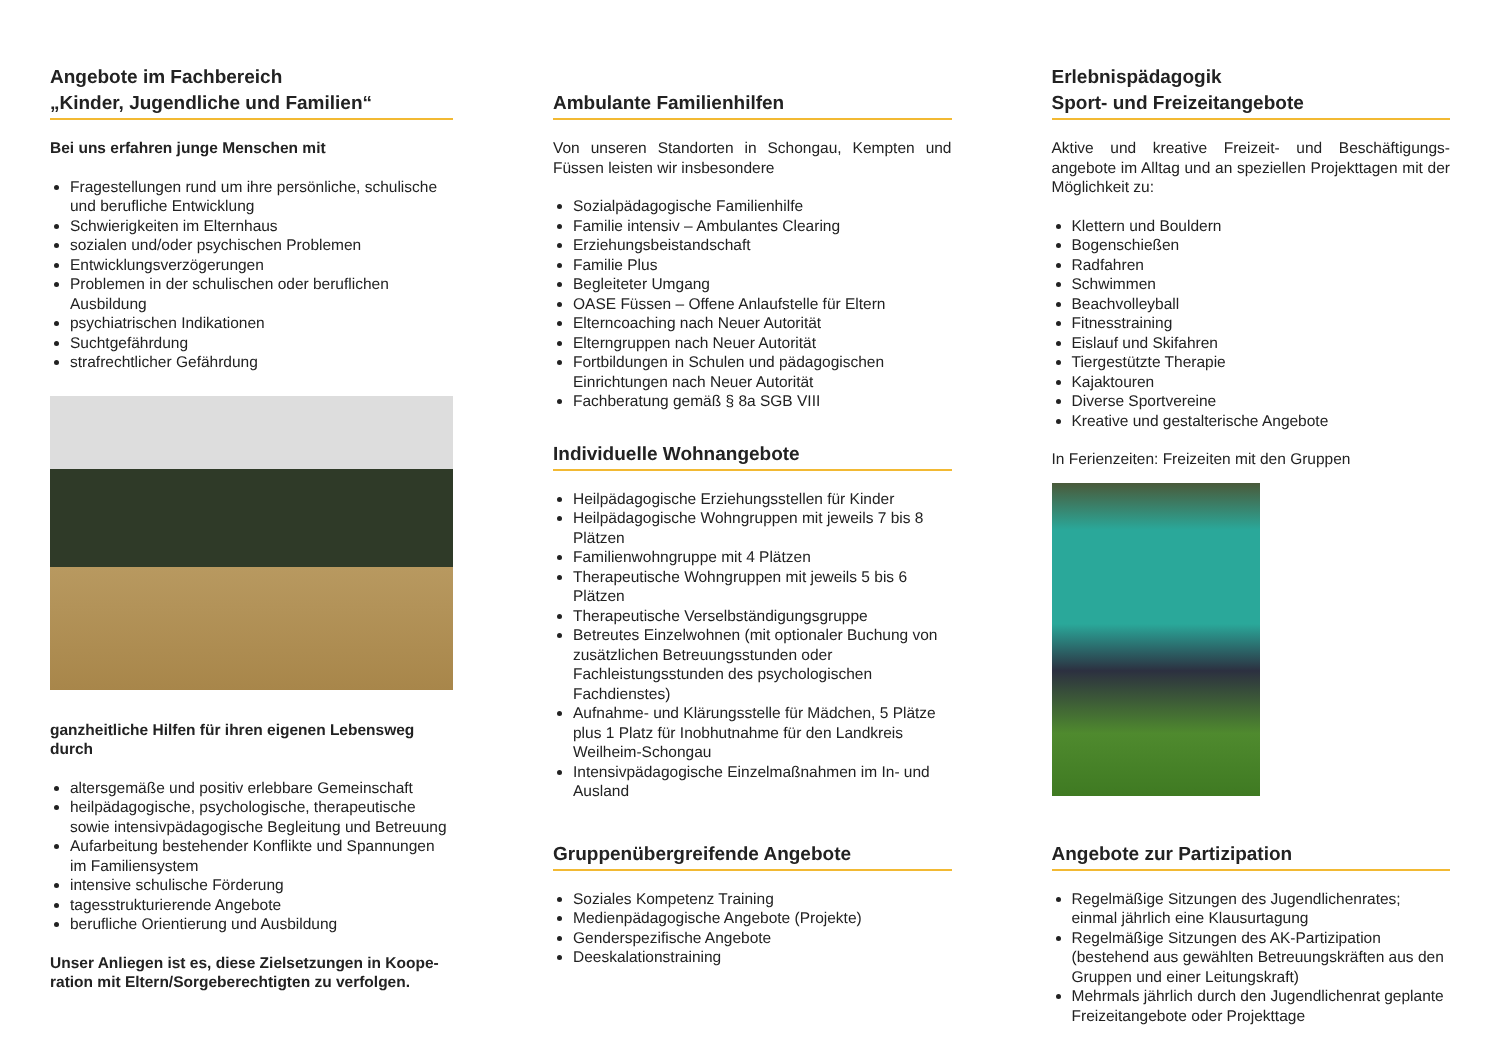Angebote im Fachbereich
„Kinder, Jugendliche und Familien“
Bei uns erfahren junge Menschen mit
Fragestellungen rund um ihre persönliche, schulische und berufliche Entwicklung
Schwierigkeiten im Elternhaus
sozialen und/oder psychischen Problemen
Entwicklungsverzögerungen
Problemen in der schulischen oder beruflichen Ausbildung
psychiatrischen Indikationen
Suchtgefährdung
strafrechtlicher Gefährdung
ganzheitliche Hilfen für ihren eigenen Lebensweg durch
altersgemäße und positiv erlebbare Gemeinschaft
heilpädagogische, psychologische, therapeutische sowie intensivpädagogische Begleitung und Betreuung
Aufarbeitung bestehender Konflikte und Spannungen im Familiensystem
intensive schulische Förderung
tagesstrukturierende Angebote
berufliche Orientierung und Ausbildung
Unser Anliegen ist es, diese Zielsetzungen in Koope-ration mit Eltern/Sorgeberechtigten zu verfolgen.
Ambulante Familienhilfen
Von unseren Standorten in Schongau, Kempten und Füssen leisten wir insbesondere
Sozialpädagogische Familienhilfe
Familie intensiv – Ambulantes Clearing
Erziehungsbeistandschaft
Familie Plus
Begleiteter Umgang
OASE Füssen – Offene Anlaufstelle für Eltern
Elterncoaching nach Neuer Autorität
Elterngruppen nach Neuer Autorität
Fortbildungen in Schulen und pädagogischen Einrichtungen nach Neuer Autorität
Fachberatung gemäß § 8a SGB VIII
Individuelle Wohnangebote
Heilpädagogische Erziehungsstellen für Kinder
Heilpädagogische Wohngruppen mit jeweils 7 bis 8 Plätzen
Familienwohngruppe mit 4 Plätzen
Therapeutische Wohngruppen mit jeweils 5 bis 6 Plätzen
Therapeutische Verselbständigungsgruppe
Betreutes Einzelwohnen (mit optionaler Buchung von zusätzlichen Betreuungsstunden oder Fachleistungsstunden des psychologischen Fachdienstes)
Aufnahme- und Klärungsstelle für Mädchen, 5 Plätze plus 1 Platz für Inobhutnahme für den Landkreis Weilheim-Schongau
Intensivpädagogische Einzelmaßnahmen im In- und Ausland
Gruppenübergreifende Angebote
Soziales Kompetenz Training
Medienpädagogische Angebote (Projekte)
Genderspezifische Angebote
Deeskalationstraining
Erlebnispädagogik
Sport- und Freizeitangebote
Aktive und kreative Freizeit- und Beschäftigungs-angebote im Alltag und an speziellen Projekttagen mit der Möglichkeit zu:
Klettern und Bouldern
Bogenschießen
Radfahren
Schwimmen
Beachvolleyball
Fitnesstraining
Eislauf und Skifahren
Tiergestützte Therapie
Kajaktouren
Diverse Sportvereine
Kreative und gestalterische Angebote
In Ferienzeiten: Freizeiten mit den Gruppen
Angebote zur Partizipation
Regelmäßige Sitzungen des Jugendlichenrates; einmal jährlich eine Klausurtagung
Regelmäßige Sitzungen des AK-Partizipation (bestehend aus gewählten Betreuungskräften aus den Gruppen und einer Leitungskraft)
Mehrmals jährlich durch den Jugendlichenrat geplante Freizeitangebote oder Projekttage